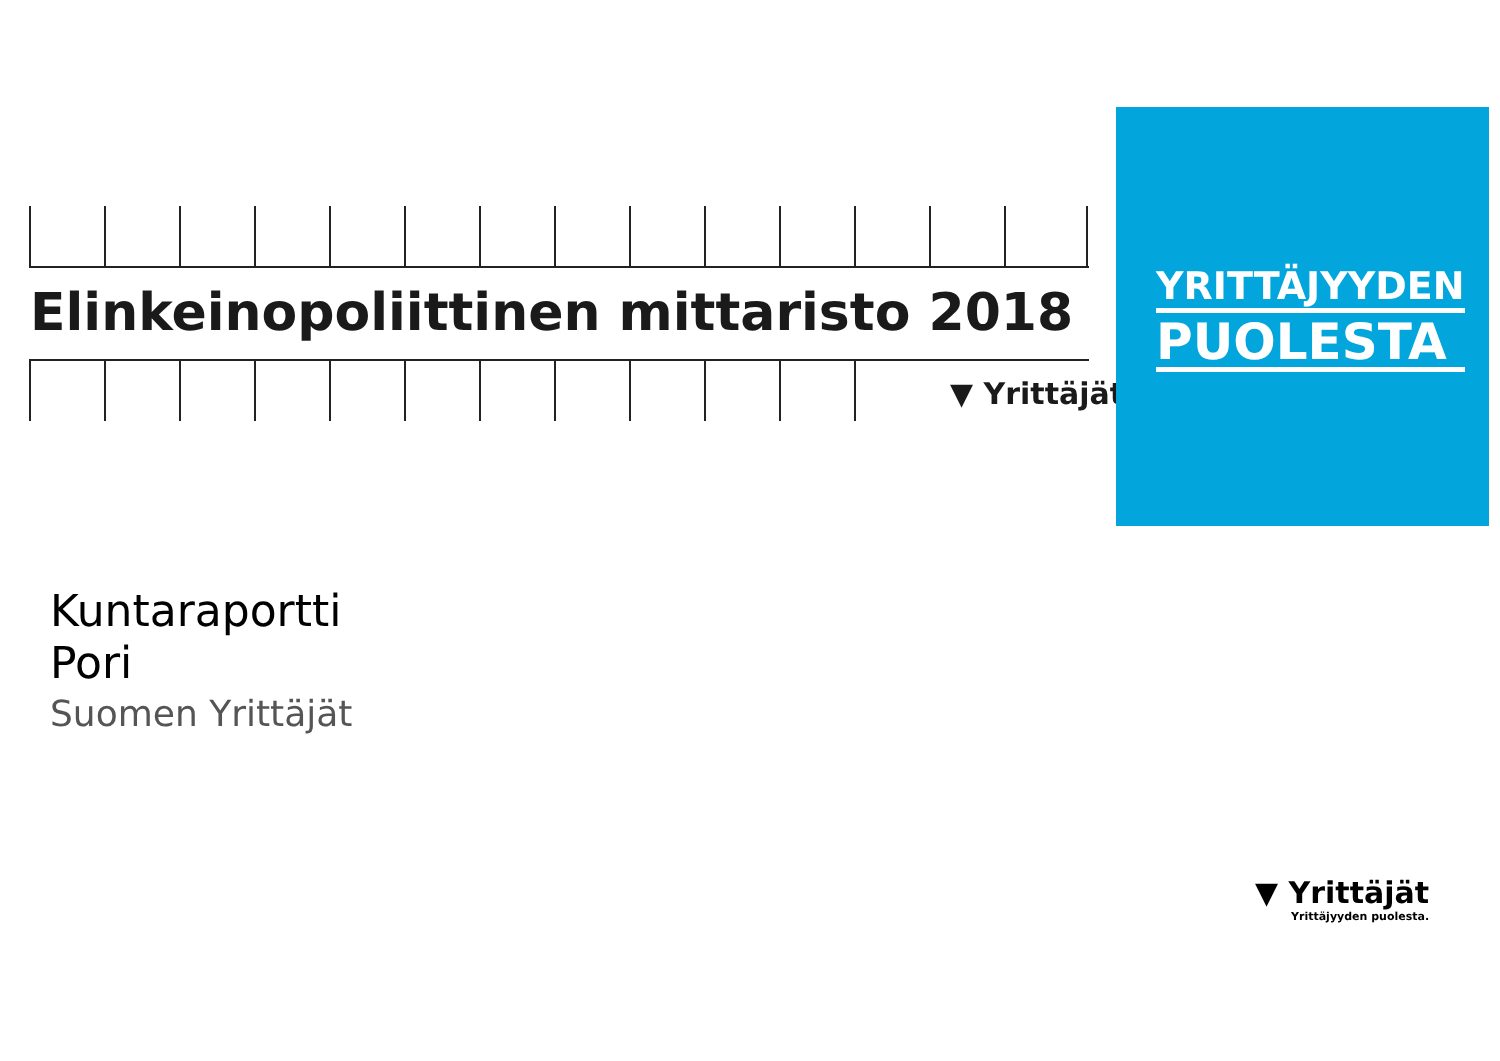Elinkeinopoliittinen mittaristo 2018
▼ Yrittäjät
YRITTÄJYYDEN
PUOLESTA
Kuntaraportti
Pori
Suomen Yrittäjät
▼ Yrittäjät
Yrittäjyyden puolesta.